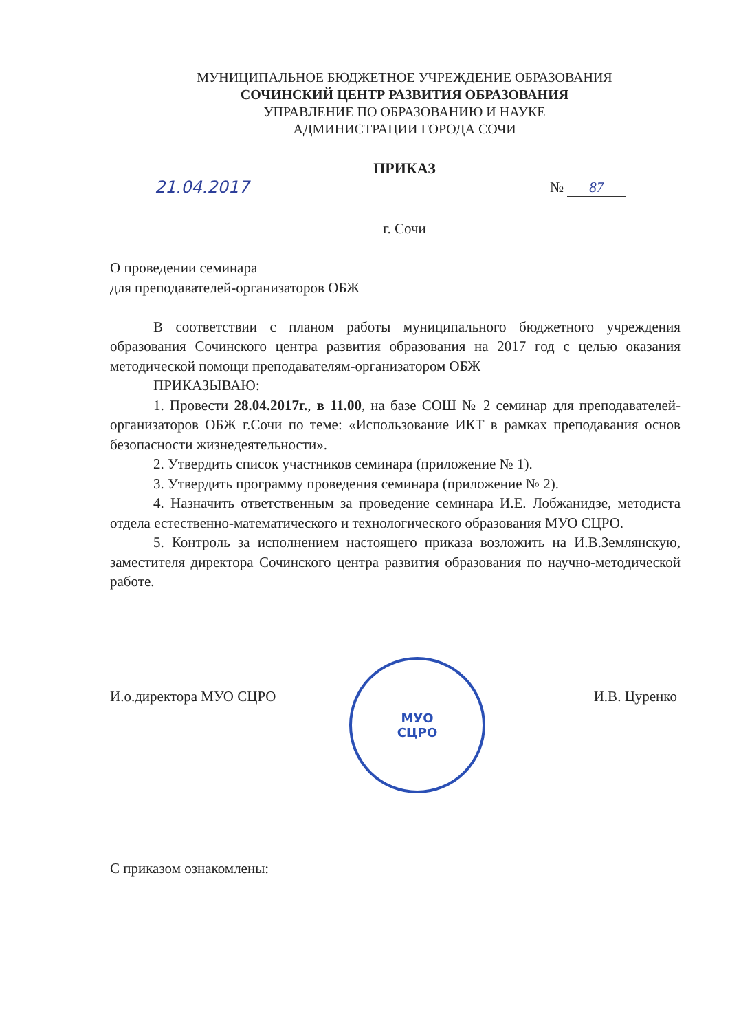МУНИЦИПАЛЬНОЕ БЮДЖЕТНОЕ УЧРЕЖДЕНИЕ ОБРАЗОВАНИЯ
СОЧИНСКИЙ ЦЕНТР РАЗВИТИЯ ОБРАЗОВАНИЯ
УПРАВЛЕНИЕ ПО ОБРАЗОВАНИЮ И НАУКЕ
АДМИНИСТРАЦИИ ГОРОДА СОЧИ
ПРИКАЗ
21.04.2017 № 87
г. Сочи
О проведении семинара
для преподавателей-организаторов ОБЖ
В соответствии с планом работы муниципального бюджетного учреждения образования Сочинского центра развития образования на 2017 год с целью оказания методической помощи преподавателям-организатором ОБЖ
ПРИКАЗЫВАЮ:
1. Провести 28.04.2017г., в 11.00, на базе СОШ № 2 семинар для преподавателей-организаторов ОБЖ г.Сочи по теме: «Использование ИКТ в рамках преподавания основ безопасности жизнедеятельности».
2. Утвердить список участников семинара (приложение № 1).
3. Утвердить программу проведения семинара (приложение № 2).
4. Назначить ответственным за проведение семинара И.Е. Лобжанидзе, методиста отдела естественно-математического и технологического образования МУО СЦРО.
5. Контроль за исполнением настоящего приказа возложить на И.В.Землянскую, заместителя директора Сочинского центра развития образования по научно-методической работе.
МУО
СЦРО
И.о.директора МУО СЦРО И.В. Цуренко
С приказом ознакомлены: